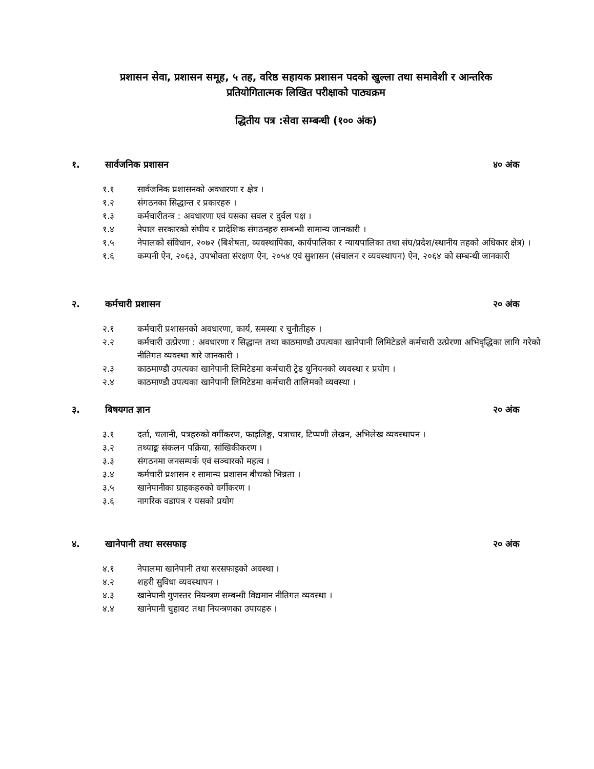प्रशासन सेवा, प्रशासन समूह, ५ तह, वरिष्ठ सहायक प्रशासन पदको खुल्ला तथा समावेशी र आन्तरिक
प्रतियोगितात्मक लिखित परीक्षाको पाठ्यक्रम
द्धितीय पत्र :सेवा सम्बन्धी (१०० अंक)
१. सार्वजनिक प्रशासन ४० अंक
१.१ सार्वजनिक प्रशासनको अवधारणा र क्षेत्र ।
१.२ संगठनका सिद्धान्त र प्रकारहरु ।
१.३ कर्मचारीतन्त्र : अवधारणा एवं यसका सवल र दुर्वल पक्ष ।
१.४ नेपाल सरकारको संघीय र प्रादेशिक संगठनहरु सम्बन्धी सामान्य जानकारी ।
१.५ नेपालको संविधान, २०७२ (बिशेषता, व्यवस्थापिका, कार्यपालिका र न्यायपालिका तथा संघ/प्रदेश/स्थानीय तहको अधिकार क्षेत्र) ।
१.६ कम्पनी ऐन, २०६३, उपभोक्ता संरक्षण ऐन, २०५४ एवं सुशासन (संचालन र व्यवस्थापन) ऐन, २०६४ को सम्बन्धी जानकारी
२. कर्मचारी प्रशासन २० अंक
२.१ कर्मचारी प्रशासनको अवधारणा, कार्य, समस्या र चुनौतीहरु ।
२.२ कर्मचारी उत्प्रेरणा : अवधारणा र सिद्धान्त तथा काठमाण्डौ उपत्यका खानेपानी लिमिटेडले कर्मचारी उत्प्रेरणा अभिवृद्धिका लागि गरेको नीतिगत व्यवस्था बारे जानकारी ।
२.३ काठमाण्डौ उपत्यका खानेपानी लिमिटेडमा कर्मचारी ट्रेड युनियनको व्यवस्था र प्रयोग ।
२.४ काठमाण्डौ उपत्यका खानेपानी लिमिटेडमा कर्मचारी तालिमको व्यवस्था ।
३. बिषयगत ज्ञान २० अंक
३.१ दर्ता, चलानी, पत्रहरुको वर्गीकरण, फाइलिङ्ग, पत्राचार, टिप्पणी लेखन, अभिलेख व्यवस्थापन ।
३.२ तथ्याङ्क संकलन पक्रिया, सांखिकीकरण ।
३.३ संगठनमा जनसम्पर्क एवं सञ्चारको महत्व ।
३.४ कर्मचारी प्रशासन र सामान्य प्रशासन बीचको भिन्नता ।
३.५ खानेपानीका ग्राहकहरुको वर्गीकरण ।
३.६ नागरिक वडापत्र र यसको प्रयोग
४. खानेपानी तथा सरसफाइ २० अंक
४.१ नेपालमा खानेपानी तथा सरसफाइको अवस्था ।
४.२ शहरी सुविधा व्यवस्थापन ।
४.३ खानेपानी गुणस्तर नियन्त्रण सम्बन्धी विद्यमान नीतिगत व्यवस्था ।
४.४ खानेपानी चुहावट तथा नियन्त्रणका उपायहरु ।